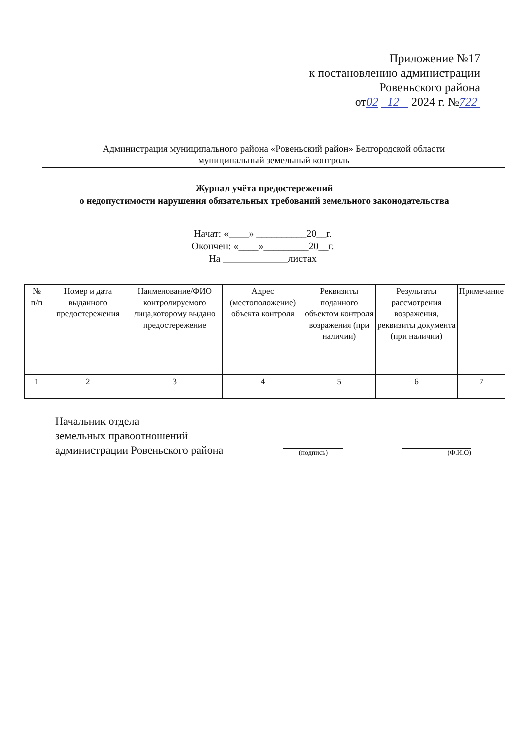Приложение №17
к постановлению администрации
Ровеньского района
от02 12 2024 г. №722
Администрация муниципального района «Ровеньский район» Белгородской области
муниципальный земельный контроль
Журнал учёта предостережений
о недопустимости нарушения обязательных требований земельного законодательства
Начат: «____» __________20__г.
Окончен: «____»_________20__г.
На _____________листах
| № п/п | Номер и дата выданного предостережения | Наименование/ФИО контролируемого лица,которому выдано предостережение | Адрес (местоположение) объекта контроля | Реквизиты поданного объектом контроля возражения (при наличии) | Результаты рассмотрения возражения, реквизиты документа (при наличии) | Примечание |
| --- | --- | --- | --- | --- | --- | --- |
| 1 | 2 | 3 | 4 | 5 | 6 | 7 |
Начальник отдела
земельных правоотношений
администрации Ровеньского района
(подпись) (Ф.И.О)